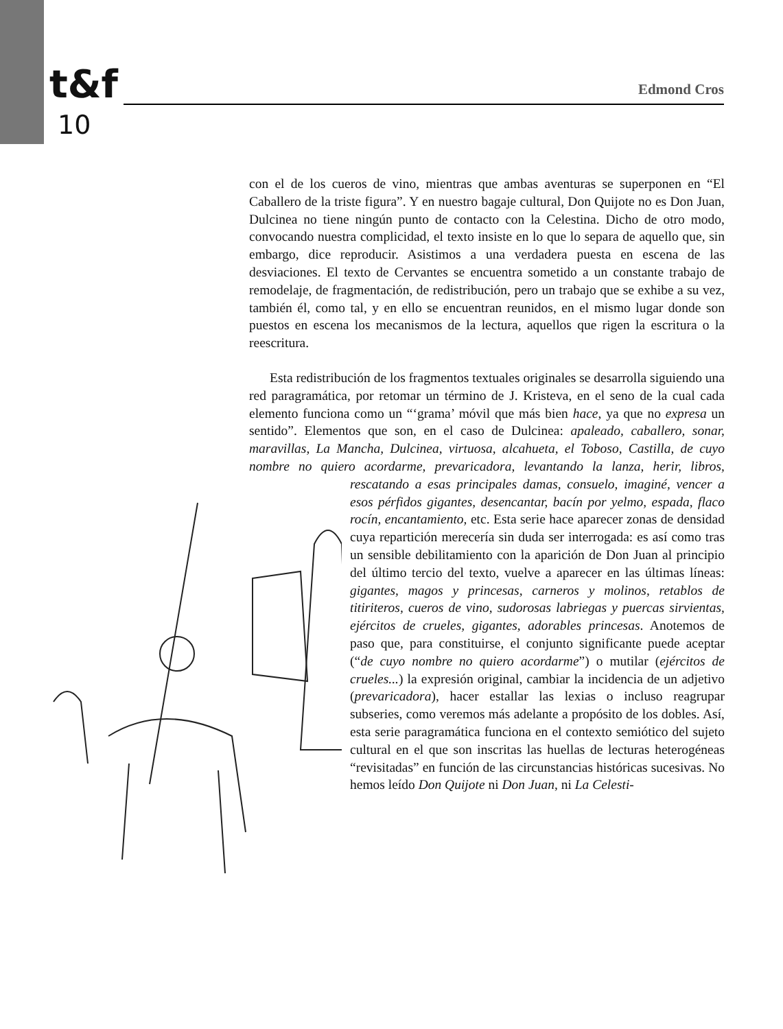t&f
10
Edmond Cros
con el de los cueros de vino, mientras que ambas aventuras se superponen en “El Caballero de la triste figura”. Y en nuestro bagaje cultural, Don Quijote no es Don Juan, Dulcinea no tiene ningún punto de contacto con la Celestina. Dicho de otro modo, convocando nuestra complicidad, el texto insiste en lo que lo separa de aquello que, sin embargo, dice reproducir. Asistimos a una verdadera puesta en escena de las desviaciones. El texto de Cervantes se encuentra sometido a un constante trabajo de remodelaje, de fragmentación, de redistribución, pero un trabajo que se exhibe a su vez, también él, como tal, y en ello se encuentran reunidos, en el mismo lugar donde son puestos en escena los mecanismos de la lectura, aquellos que rigen la escritura o la reescritura.
Esta redistribución de los fragmentos textuales originales se desarrolla siguiendo una red paragramática, por retomar un término de J. Kristeva, en el seno de la cual cada elemento funciona como un “‘grama’ móvil que más bien hace, ya que no expresa un sentido”. Elementos que son, en el caso de Dulcinea: apaleado, caballero, sonar, maravillas, La Mancha, Dulcinea, virtuosa, alcahueta, el Toboso, Castilla, de cuyo nombre no quiero acordarme, prevaricadora, levantando la lanza, herir, libros, rescatando a esas principales damas, consuelo, imaginé, vencer a esos pérfidos gigantes, desencantar, bacín por yelmo, espada, flaco rocín, encantamiento, etc. Esta serie hace aparecer zonas de densidad cuya repartición merecería sin duda ser interrogada: es así como tras un sensible debilitamiento con la aparición de Don Juan al principio del último tercio del texto, vuelve a aparecer en las últimas líneas: gigantes, magos y princesas, carneros y molinos, retablos de titiriteros, cueros de vino, sudorosas labriegas y puercas sirvientas, ejércitos de crueles, gigantes, adorables princesas. Anotemos de paso que, para constituirse, el conjunto significante puede aceptar (“de cuyo nombre no quiero acordarme”) o mutilar (ejércitos de crueles...) la expresión original, cambiar la incidencia de un adjetivo (prevaricadora), hacer estallar las lexias o incluso reagrupar subseries, como veremos más adelante a propósito de los dobles. Así, esta serie paragramática funciona en el contexto semiótico del sujeto cultural en el que son inscritas las huellas de lecturas heterogéneas “revisitadas” en función de las circunstancias históricas sucesivas. No hemos leído Don Quijote ni Don Juan, ni La Celesti-